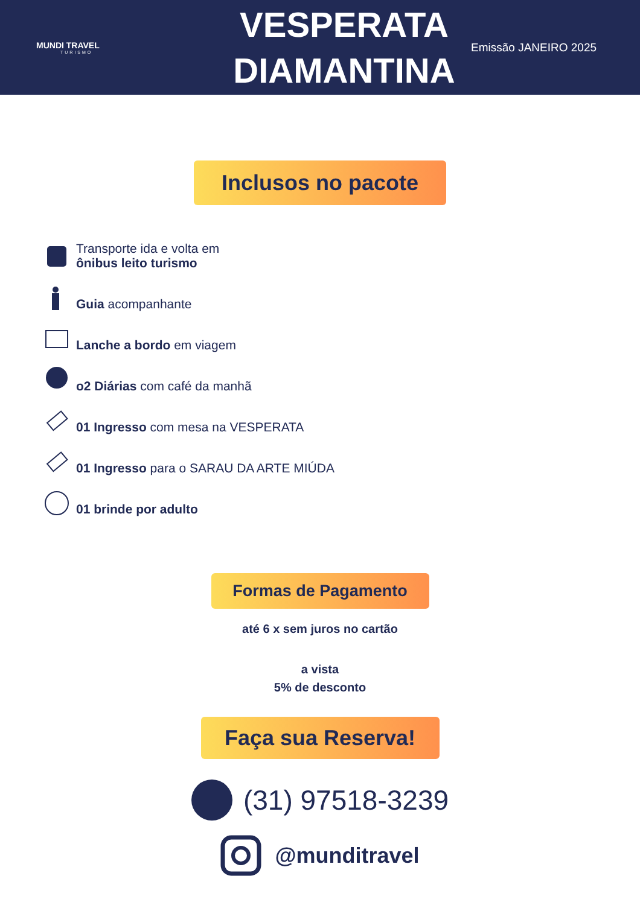MUNDI TRAVEL
TURISMO
VESPERATA
DIAMANTINA
Emissão JANEIRO 2025
Inclusos no pacote
Transporte ida e volta em
ônibus leito turismo
Guia acompanhante
Lanche a bordo em viagem
o2 Diárias com café da manhã
01 Ingresso com mesa na VESPERATA
01 Ingresso para o SARAU DA ARTE MIÚDA
01 brinde por adulto
Formas de Pagamento
até 6 x sem juros no cartão
a vista
5% de desconto
Faça sua Reserva!
(31) 97518-3239
@munditravel